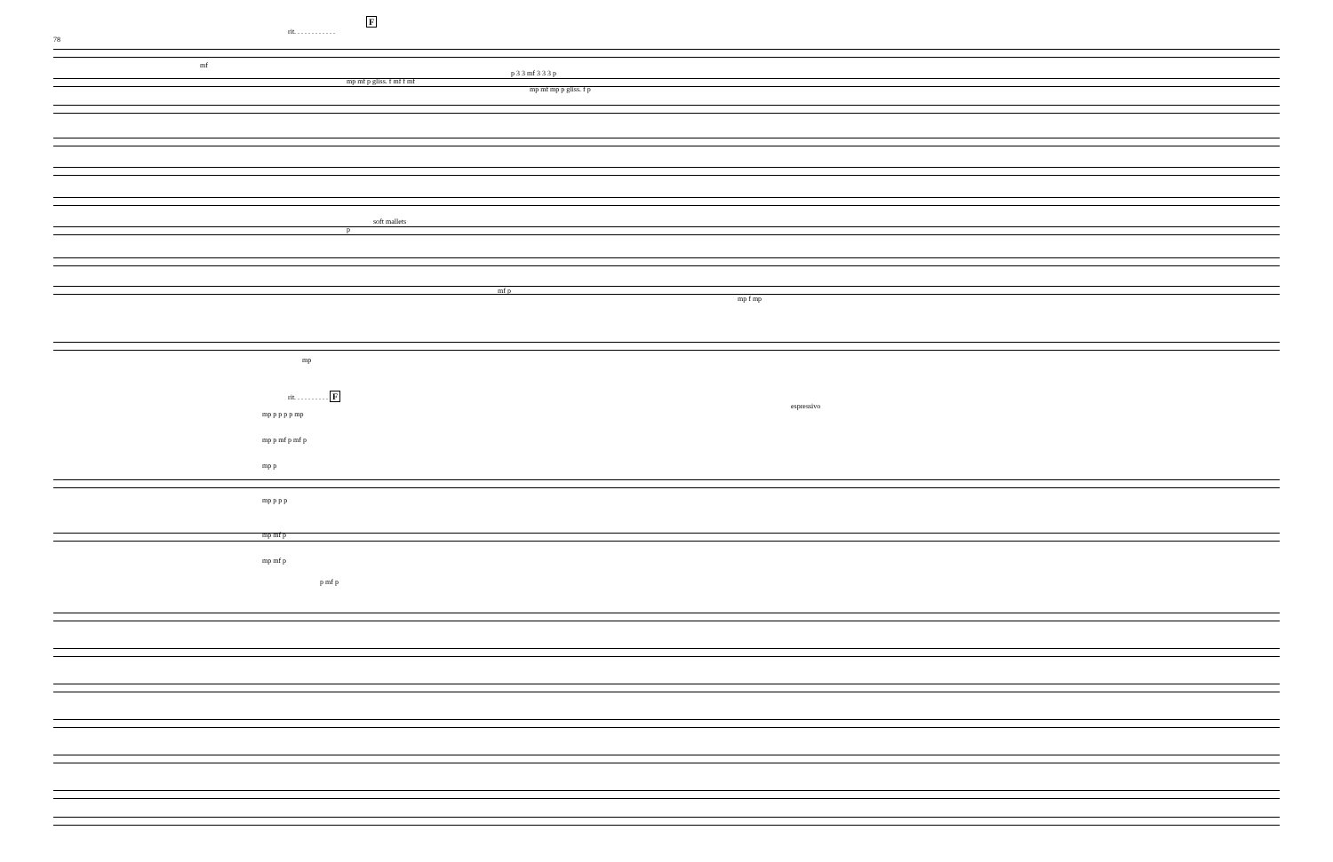F
rit. . . . . . . . . . . .
78
mf
p 3 3 mf 3 3 3 p
mp mf p gliss. f mf f mf
mp mf mp p gliss. f p
soft mallets
p
mf p
mp f mp
mp
rit. . . . . . . . . . F
espressivo
mp p p p p mp
mp p mf p mf p
mp p
mp p p p
mp mf p
mp mf p
p mf p